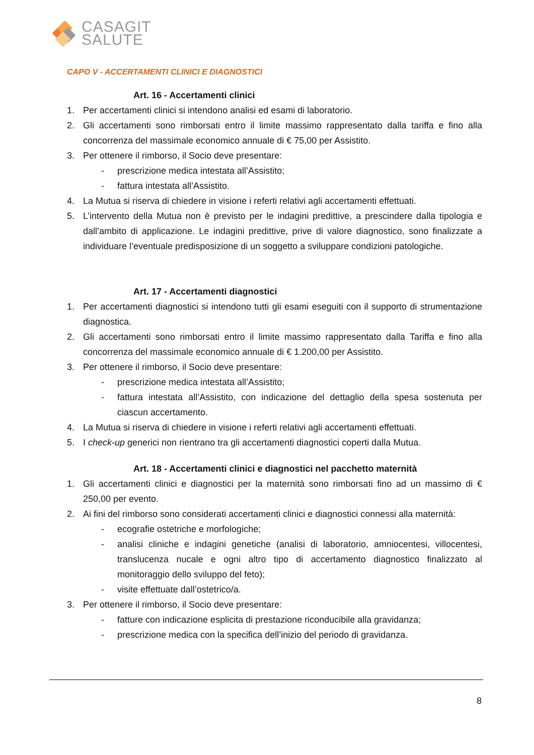CASAGIT
SALUTE
CAPO V - ACCERTAMENTI CLINICI E DIAGNOSTICI
Art. 16 - Accertamenti clinici
1. Per accertamenti clinici si intendono analisi ed esami di laboratorio.
2. Gli accertamenti sono rimborsati entro il limite massimo rappresentato dalla tariffa e fino alla concorrenza del massimale economico annuale di € 75,00 per Assistito.
3. Per ottenere il rimborso, il Socio deve presentare:
- prescrizione medica intestata all’Assistito;
- fattura intestata all’Assistito.
4. La Mutua si riserva di chiedere in visione i referti relativi agli accertamenti effettuati.
5. L’intervento della Mutua non è previsto per le indagini predittive, a prescindere dalla tipologia e dall’ambito di applicazione. Le indagini predittive, prive di valore diagnostico, sono finalizzate a individuare l’eventuale predisposizione di un soggetto a sviluppare condizioni patologiche.
Art. 17 - Accertamenti diagnostici
1. Per accertamenti diagnostici si intendono tutti gli esami eseguiti con il supporto di strumentazione diagnostica.
2. Gli accertamenti sono rimborsati entro il limite massimo rappresentato dalla Tariffa e fino alla concorrenza del massimale economico annuale di € 1.200,00 per Assistito.
3. Per ottenere il rimborso, il Socio deve presentare:
- prescrizione medica intestata all’Assistito;
- fattura intestata all’Assistito, con indicazione del dettaglio della spesa sostenuta per ciascun accertamento.
4. La Mutua si riserva di chiedere in visione i referti relativi agli accertamenti effettuati.
5. I check-up generici non rientrano tra gli accertamenti diagnostici coperti dalla Mutua.
Art. 18 - Accertamenti clinici e diagnostici nel pacchetto maternità
1. Gli accertamenti clinici e diagnostici per la maternità sono rimborsati fino ad un massimo di € 250,00 per evento.
2. Ai fini del rimborso sono considerati accertamenti clinici e diagnostici connessi alla maternità:
- ecografie ostetriche e morfologiche;
- analisi cliniche e indagini genetiche (analisi di laboratorio, amniocentesi, villocentesi, translucenza nucale e ogni altro tipo di accertamento diagnostico finalizzato al monitoraggio dello sviluppo del feto);
- visite effettuate dall’ostetrico/a.
3. Per ottenere il rimborso, il Socio deve presentare:
- fatture con indicazione esplicita di prestazione riconducibile alla gravidanza;
- prescrizione medica con la specifica dell’inizio del periodo di gravidanza.
8